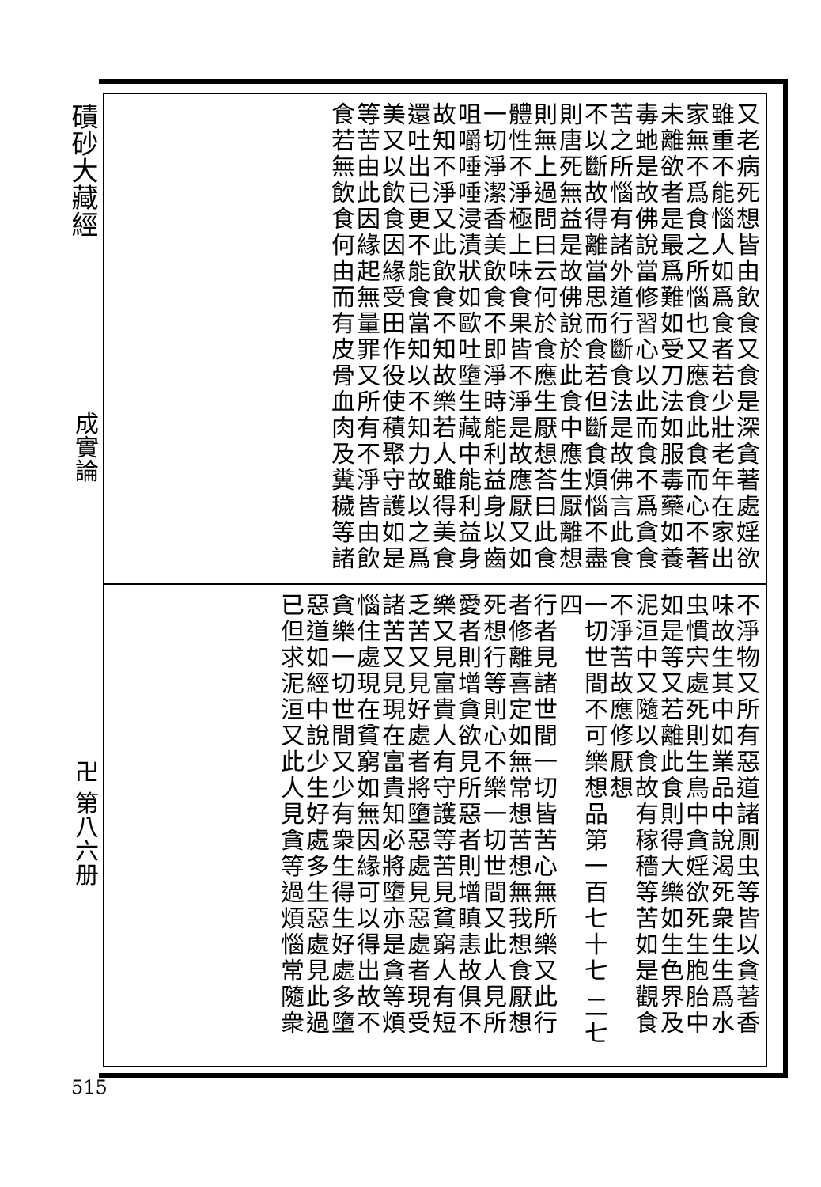磧砂大藏經
成實論
卍 第八六册
又老病死想皆由飲食又食是深貪著處婬欲雖重不能惱人如爲食者若少壯老年在家出家無不爲食之所惱也又應食此食而心不著未離欲者是最爲難如受刀法如服毒藥如養毒虵是故佛說當修習心以此而食不爲貪食苦之所惱有諸外道行斷食法是故佛言此食不以斷故得離當思而食若但斷食煩惱不盡則唐死無益是故佛說於此食中應生厭離想則無上過問曰云何於食應生厭想荅曰此食體性不淨極上味食果皆不淨是故應厭又如一切淨潔香美飲食不即淨時能利益身以齒咀嚼唾唾浸漬狀如歐吐墮生藏中能利益身故知不淨又此飲食不知故樂若人雖得美食還吐出已更不能食當知以不知力故以之爲美又以飲食因緣受田作役使積聚守護如是等苦由此因緣起無量罪又所有不淨皆由飲食若無飲食何由而有皮骨血肉及糞穢等諸
不淨物又所有惡道諸厠虫等皆以貪著香味故生其中如業品中說渴死衆生生爲水虫慣宍處死則生鳥中貪婬欲死生胞胎中如是等又若離此食則得大樂如生色界及泥洹中又隨以食故有稼穡等苦如是觀食不淨苦故應修厭想
一切世間不可樂想品第一百七十七 二七 四
行者見諸世間一切皆苦心無所樂又此行者修離喜定如無常想苦想無我想食厭想死想行等則心不樂一切世間又此人見所愛者則增貪欲見所惡者則增瞋恚故俱不樂又見富貴人有守護等苦見貧窮人有短乏苦又見好處者將墮惡處見惡處者現受諸苦又見現在富貴知必將墮亦是貪等煩惱住處現在貧窮如無因緣可以得出故不貪樂一切世間又少有衆生得生好處多墮惡道如經中說少生好處多生惡處見此過已但求泥洹又此人見貪等過煩惱常隨衆
515